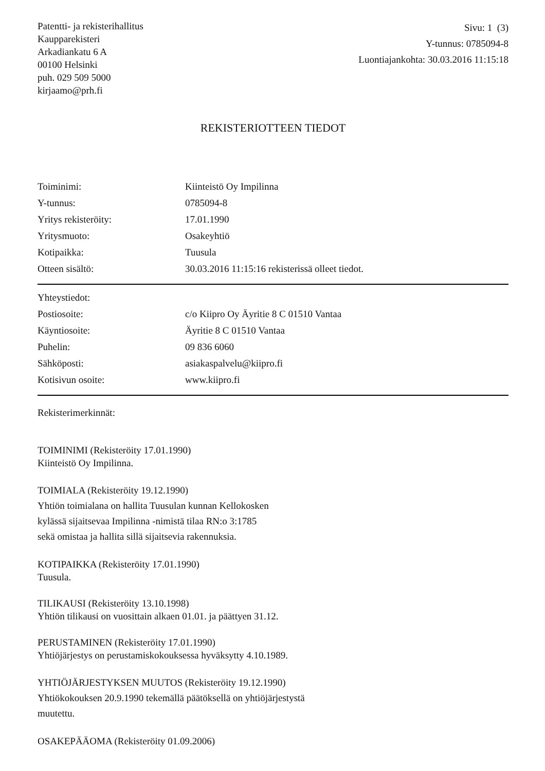Patentti- ja rekisterihallitus
Kaupparekisteri
Arkadiankatu 6 A
00100 Helsinki
puh. 029 509 5000
kirjaamo@prh.fi
Sivu: 1 (3)
Y-tunnus: 0785094-8
Luontiajankohta: 30.03.2016 11:15:18
REKISTERIOTTEEN TIEDOT
| Toiminimi: | Kiinteistö Oy Impilinna |
| Y-tunnus: | 0785094-8 |
| Yritys rekisteröity: | 17.01.1990 |
| Yritysmuoto: | Osakeyhtiö |
| Kotipaikka: | Tuusula |
| Otteen sisältö: | 30.03.2016 11:15:16 rekisterissä olleet tiedot. |
| Yhteystiedot: | |
| Postiosoite: | c/o Kiipro Oy Äyritie 8 C 01510 Vantaa |
| Käyntiosoite: | Äyritie 8 C 01510 Vantaa |
| Puhelin: | 09 836 6060 |
| Sähköposti: | asiakaspalvelu@kiipro.fi |
| Kotisivun osoite: | www.kiipro.fi |
Rekisterimerkinnät:
TOIMINIMI (Rekisteröity 17.01.1990)
Kiinteistö Oy Impilinna.
TOIMIALA (Rekisteröity 19.12.1990)
Yhtiön toimialana on hallita Tuusulan kunnan Kellokosken
kylässä sijaitsevaa Impilinna -nimistä tilaa RN:o 3:1785
sekä omistaa ja hallita sillä sijaitsevia rakennuksia.
KOTIPAIKKA (Rekisteröity 17.01.1990)
Tuusula.
TILIKAUSI (Rekisteröity 13.10.1998)
Yhtiön tilikausi on vuosittain alkaen 01.01. ja päättyen 31.12.
PERUSTAMINEN (Rekisteröity 17.01.1990)
Yhtiöjärjestys on perustamiskokouksessa hyväksytty 4.10.1989.
YHTIÖJÄRJESTYKSEN MUUTOS (Rekisteröity 19.12.1990)
Yhtiökokouksen 20.9.1990 tekemällä päätöksellä on yhtiöjärjestystä
muutettu.
OSAKEPÄÄOMA (Rekisteröity 01.09.2006)